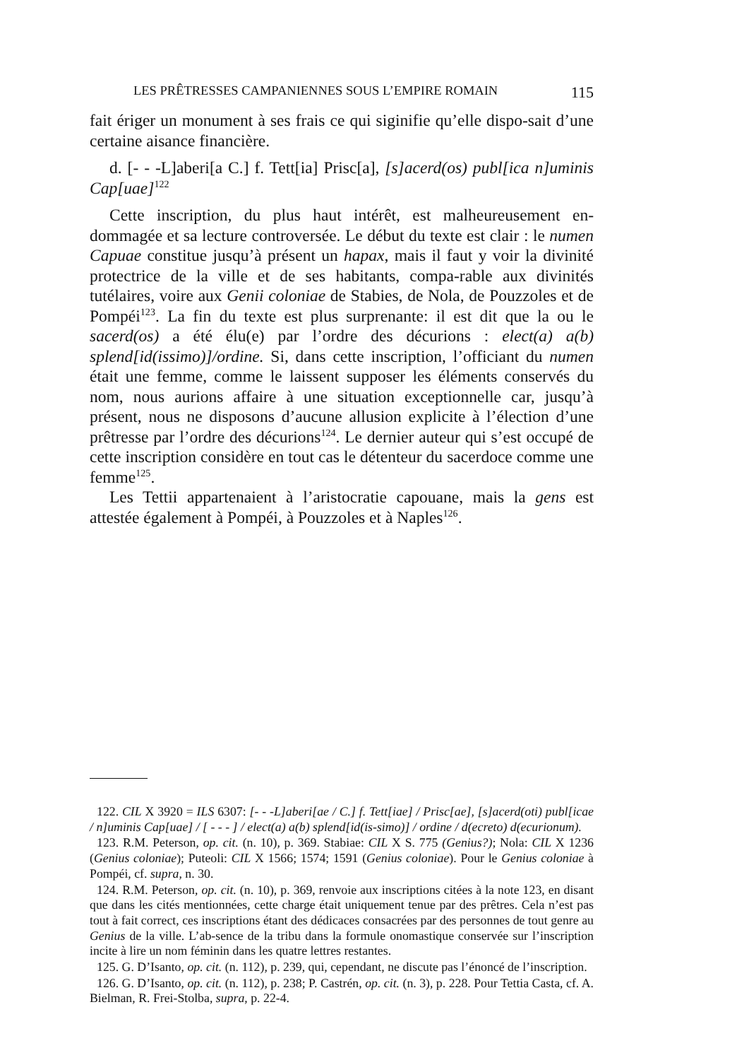LES PRÊTRESSES CAMPANIENNES SOUS L’EMPIRE ROMAIN 115
fait ériger un monument à ses frais ce qui siginifie qu’elle dispo-sait d’une certaine aisance financière.
d. [- - -L]aberi[a C.] f. Tett[ia] Prisc[a], [s]acerd(os) publ[ica n]uminis Cap[uae]<sup>122</sup>
Cette inscription, du plus haut intérêt, est malheureusement en-dommagée et sa lecture controversée. Le début du texte est clair : le numen Capuae constitue jusqu’à présent un hapax, mais il faut y voir la divinité protectrice de la ville et de ses habitants, compa-rable aux divinités tutélaires, voire aux Genii coloniae de Stabies, de Nola, de Pouzzoles et de Pompéi<sup>123</sup>. La fin du texte est plus surprenante: il est dit que la ou le sacerd(os) a été élu(e) par l’ordre des décurions : elect(a) a(b) splend[id(issimo)]/ordine. Si, dans cette inscription, l’officiant du numen était une femme, comme le laissent supposer les éléments conservés du nom, nous aurions affaire à une situation exceptionnelle car, jusqu’à présent, nous ne disposons d’aucune allusion explicite à l’élection d’une prêtresse par l’ordre des décurions<sup>124</sup>. Le dernier auteur qui s’est occupé de cette inscription considère en tout cas le détenteur du sacerdoce comme une femme<sup>125</sup>.
Les Tettii appartenaient à l’aristocratie capouane, mais la gens est attestée également à Pompéi, à Pouzzoles et à Naples<sup>126</sup>.
122. CIL X 3920 = ILS 6307: [- - -L]aberi[ae / C.] f. Tett[iae] / Prisc[ae], [s]acerd(oti) publ[icae / n]uminis Cap[uae] / [ - - - ] / elect(a) a(b) splend[id(is-simo)] / ordine / d(ecreto) d(ecurionum).
123. R.M. Peterson, op. cit. (n. 10), p. 369. Stabiae: CIL X S. 775 (Genius?); Nola: CIL X 1236 (Genius coloniae); Puteoli: CIL X 1566; 1574; 1591 (Genius coloniae). Pour le Genius coloniae à Pompéi, cf. supra, n. 30.
124. R.M. Peterson, op. cit. (n. 10), p. 369, renvoie aux inscriptions citées à la note 123, en disant que dans les cités mentionnées, cette charge était uniquement tenue par des prêtres. Cela n’est pas tout à fait correct, ces inscriptions étant des dédicaces consacrées par des personnes de tout genre au Genius de la ville. L’ab-sence de la tribu dans la formule onomastique conservée sur l’inscription incite à lire un nom féminin dans les quatre lettres restantes.
125. G. D’Isanto, op. cit. (n. 112), p. 239, qui, cependant, ne discute pas l’énoncé de l’inscription.
126. G. D’Isanto, op. cit. (n. 112), p. 238; P. Castrén, op. cit. (n. 3), p. 228. Pour Tettia Casta, cf. A. Bielman, R. Frei-Stolba, supra, p. 22-4.